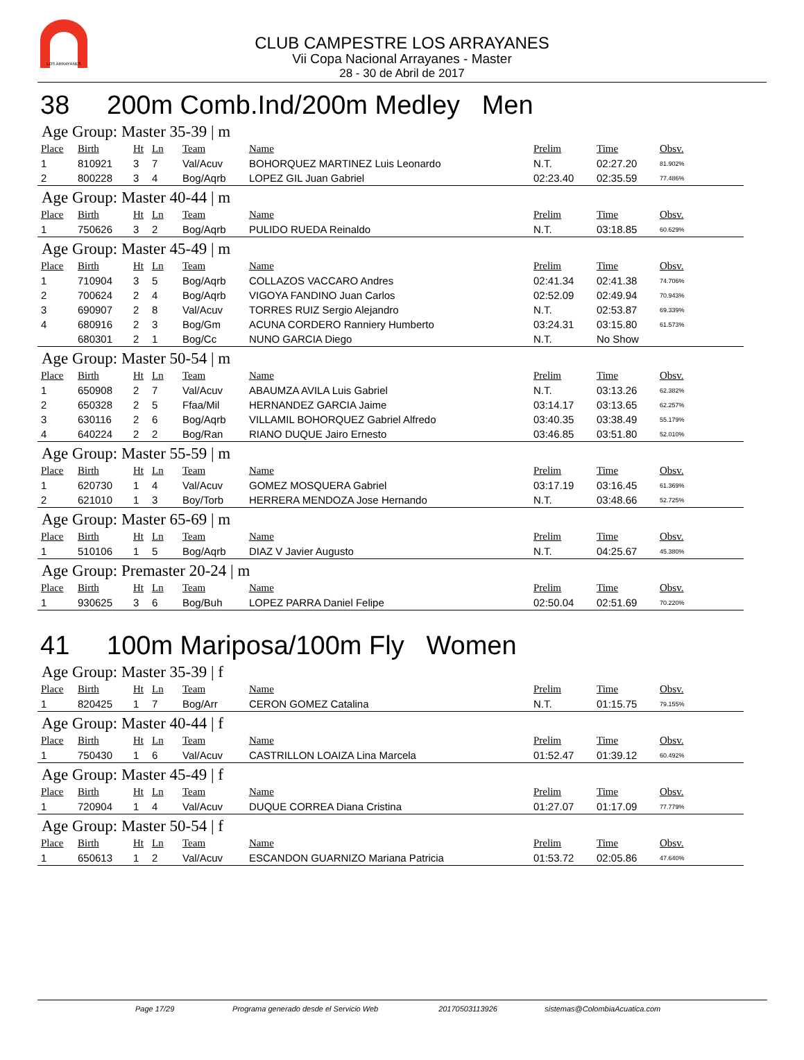LOS ARRAYANES
CLUB CAMPESTRE LOS ARRAYANES
Vii Copa Nacional Arrayanes - Master
28 - 30 de Abril de 2017
38 200m Comb.Ind/200m Medley Men
Age Group: Master 35-39 | m
| Place | Birth | Ht | Ln | Team | Name | Prelim | Time | Obsv. |
| --- | --- | --- | --- | --- | --- | --- | --- | --- |
| 1 | 810921 | 3 | 7 | Val/Acuv | BOHORQUEZ MARTINEZ Luis Leonardo | N.T. | 02:27.20 | 81.902% |
| 2 | 800228 | 3 | 4 | Bog/Aqrb | LOPEZ GIL Juan Gabriel | 02:23.40 | 02:35.59 | 77.486% |
Age Group: Master 40-44 | m
| Place | Birth | Ht | Ln | Team | Name | Prelim | Time | Obsv. |
| --- | --- | --- | --- | --- | --- | --- | --- | --- |
| 1 | 750626 | 3 | 2 | Bog/Aqrb | PULIDO RUEDA Reinaldo | N.T. | 03:18.85 | 60.629% |
Age Group: Master 45-49 | m
| Place | Birth | Ht | Ln | Team | Name | Prelim | Time | Obsv. |
| --- | --- | --- | --- | --- | --- | --- | --- | --- |
| 1 | 710904 | 3 | 5 | Bog/Aqrb | COLLAZOS VACCARO Andres | 02:41.34 | 02:41.38 | 74.706% |
| 2 | 700624 | 2 | 4 | Bog/Aqrb | VIGOYA FANDINO Juan Carlos | 02:52.09 | 02:49.94 | 70.943% |
| 3 | 690907 | 2 | 8 | Val/Acuv | TORRES RUIZ Sergio Alejandro | N.T. | 02:53.87 | 69.339% |
| 4 | 680916 | 2 | 3 | Bog/Gm | ACUNA CORDERO Ranniery Humberto | 03:24.31 | 03:15.80 | 61.573% |
| | 680301 | 2 | 1 | Bog/Cc | NUNO GARCIA Diego | N.T. | No Show | |
Age Group: Master 50-54 | m
| Place | Birth | Ht | Ln | Team | Name | Prelim | Time | Obsv. |
| --- | --- | --- | --- | --- | --- | --- | --- | --- |
| 1 | 650908 | 2 | 7 | Val/Acuv | ABAUMZA AVILA Luis Gabriel | N.T. | 03:13.26 | 62.382% |
| 2 | 650328 | 2 | 5 | Ffaa/Mil | HERNANDEZ GARCIA Jaime | 03:14.17 | 03:13.65 | 62.257% |
| 3 | 630116 | 2 | 6 | Bog/Aqrb | VILLAMIL BOHORQUEZ Gabriel Alfredo | 03:40.35 | 03:38.49 | 55.179% |
| 4 | 640224 | 2 | 2 | Bog/Ran | RIANO DUQUE Jairo Ernesto | 03:46.85 | 03:51.80 | 52.010% |
Age Group: Master 55-59 | m
| Place | Birth | Ht | Ln | Team | Name | Prelim | Time | Obsv. |
| --- | --- | --- | --- | --- | --- | --- | --- | --- |
| 1 | 620730 | 1 | 4 | Val/Acuv | GOMEZ MOSQUERA Gabriel | 03:17.19 | 03:16.45 | 61.369% |
| 2 | 621010 | 1 | 3 | Boy/Torb | HERRERA MENDOZA Jose Hernando | N.T. | 03:48.66 | 52.725% |
Age Group: Master 65-69 | m
| Place | Birth | Ht | Ln | Team | Name | Prelim | Time | Obsv. |
| --- | --- | --- | --- | --- | --- | --- | --- | --- |
| 1 | 510106 | 1 | 5 | Bog/Aqrb | DIAZ V Javier Augusto | N.T. | 04:25.67 | 45.380% |
Age Group: Premaster 20-24 | m
| Place | Birth | Ht | Ln | Team | Name | Prelim | Time | Obsv. |
| --- | --- | --- | --- | --- | --- | --- | --- | --- |
| 1 | 930625 | 3 | 6 | Bog/Buh | LOPEZ PARRA Daniel Felipe | 02:50.04 | 02:51.69 | 70.220% |
41 100m Mariposa/100m Fly Women
Age Group: Master 35-39 | f
| Place | Birth | Ht | Ln | Team | Name | Prelim | Time | Obsv. |
| --- | --- | --- | --- | --- | --- | --- | --- | --- |
| 1 | 820425 | 1 | 7 | Bog/Arr | CERON GOMEZ Catalina | N.T. | 01:15.75 | 79.155% |
Age Group: Master 40-44 | f
| Place | Birth | Ht | Ln | Team | Name | Prelim | Time | Obsv. |
| --- | --- | --- | --- | --- | --- | --- | --- | --- |
| 1 | 750430 | 1 | 6 | Val/Acuv | CASTRILLON LOAIZA Lina Marcela | 01:52.47 | 01:39.12 | 60.492% |
Age Group: Master 45-49 | f
| Place | Birth | Ht | Ln | Team | Name | Prelim | Time | Obsv. |
| --- | --- | --- | --- | --- | --- | --- | --- | --- |
| 1 | 720904 | 1 | 4 | Val/Acuv | DUQUE CORREA Diana Cristina | 01:27.07 | 01:17.09 | 77.779% |
Age Group: Master 50-54 | f
| Place | Birth | Ht | Ln | Team | Name | Prelim | Time | Obsv. |
| --- | --- | --- | --- | --- | --- | --- | --- | --- |
| 1 | 650613 | 1 | 2 | Val/Acuv | ESCANDON GUARNIZO Mariana Patricia | 01:53.72 | 02:05.86 | 47.640% |
Page 17/29 Programa generado desde el Servicio Web 20170503113926 sistemas@ColombiaAcuatica.com